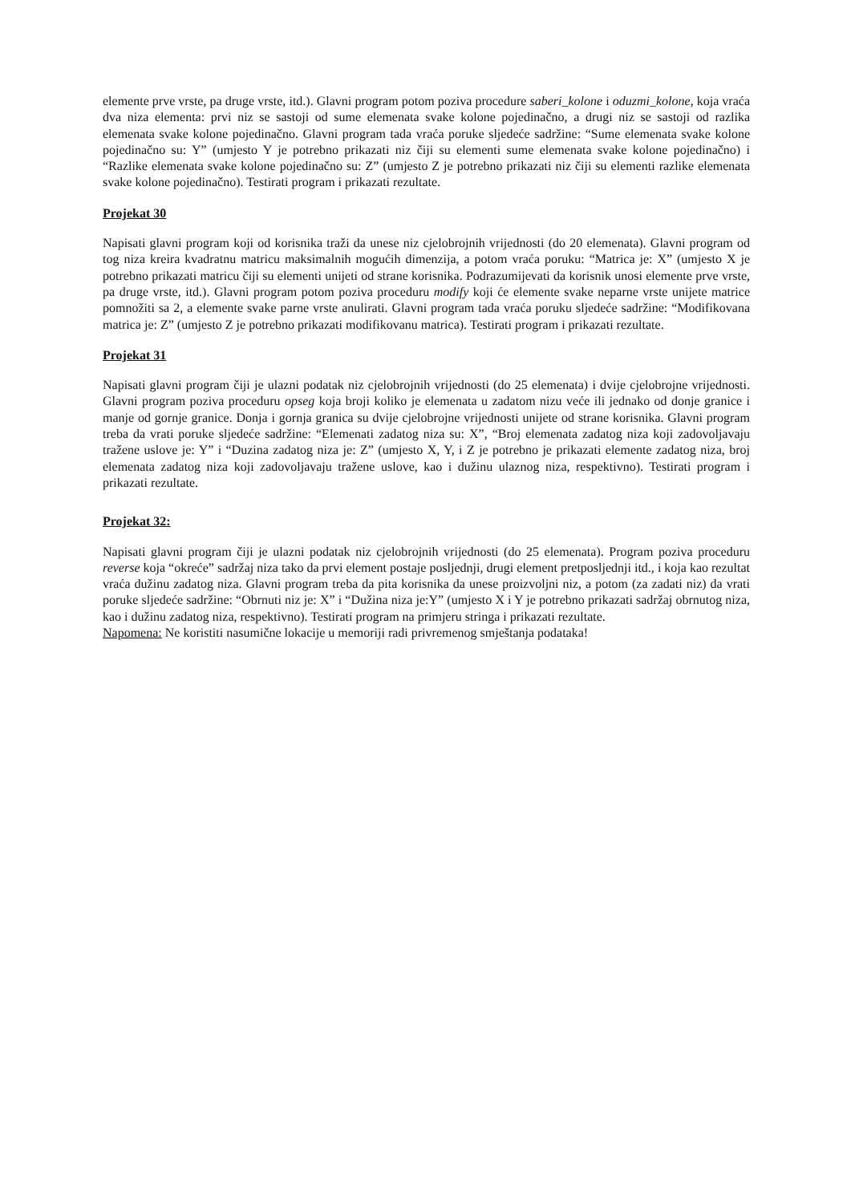elemente prve vrste, pa druge vrste, itd.). Glavni program potom poziva procedure saberi_kolone i oduzmi_kolone, koja vraća dva niza elementa: prvi niz se sastoji od sume elemenata svake kolone pojedinačno, a drugi niz se sastoji od razlika elemenata svake kolone pojedinačno. Glavni program tada vraća poruke sljedeće sadržine: “Sume elemenata svake kolone pojedinačno su: Y” (umjesto Y je potrebno prikazati niz čiji su elementi sume elemenata svake kolone pojedinačno) i “Razlike elemenata svake kolone pojedinačno su: Z” (umjesto Z je potrebno prikazati niz čiji su elementi razlike elemenata svake kolone pojedinačno). Testirati program i prikazati rezultate.
Projekat 30
Napisati glavni program koji od korisnika traži da unese niz cjelobrojnih vrijednosti (do 20 elemenata). Glavni program od tog niza kreira kvadratnu matricu maksimalnih mogućih dimenzija, a potom vraća poruku: “Matrica je: X” (umjesto X je potrebno prikazati matricu čiji su elementi unijeti od strane korisnika. Podrazumijevati da korisnik unosi elemente prve vrste, pa druge vrste, itd.). Glavni program potom poziva proceduru modify koji će elemente svake neparne vrste unijete matrice pomnožiti sa 2, a elemente svake parne vrste anulirati. Glavni program tada vraća poruku sljedeće sadržine: “Modifikovana matrica je: Z” (umjesto Z je potrebno prikazati modifikovanu matrica). Testirati program i prikazati rezultate.
Projekat 31
Napisati glavni program čiji je ulazni podatak niz cjelobrojnih vrijednosti (do 25 elemenata) i dvije cjelobrojne vrijednosti. Glavni program poziva proceduru opseg koja broji koliko je elemenata u zadatom nizu veće ili jednako od donje granice i manje od gornje granice. Donja i gornja granica su dvije cjelobrojne vrijednosti unijete od strane korisnika. Glavni program treba da vrati poruke sljedeće sadržine: “Elemenati zadatog niza su: X”, “Broj elemenata zadatog niza koji zadovoljavaju tražene uslove je: Y” i “Duzina zadatog niza je: Z” (umjesto X, Y, i Z je potrebno je prikazati elemente zadatog niza, broj elemenata zadatog niza koji zadovoljavaju tražene uslove, kao i dužinu ulaznog niza, respektivno). Testirati program i prikazati rezultate.
Projekat 32:
Napisati glavni program čiji je ulazni podatak niz cjelobrojnih vrijednosti (do 25 elemenata). Program poziva proceduru reverse koja “okreće” sadržaj niza tako da prvi element postaje posljednji, drugi element pretposljednji itd., i koja kao rezultat vraća dužinu zadatog niza. Glavni program treba da pita korisnika da unese proizvoljni niz, a potom (za zadati niz) da vrati poruke sljedeće sadržine: “Obrnuti niz je: X” i “Dužina niza je:Y” (umjesto X i Y je potrebno prikazati sadržaj obrnutog niza, kao i dužinu zadatog niza, respektivno). Testirati program na primjeru stringa i prikazati rezultate.
Napomena: Ne koristiti nasumične lokacije u memoriji radi privremenog smještanja podataka!